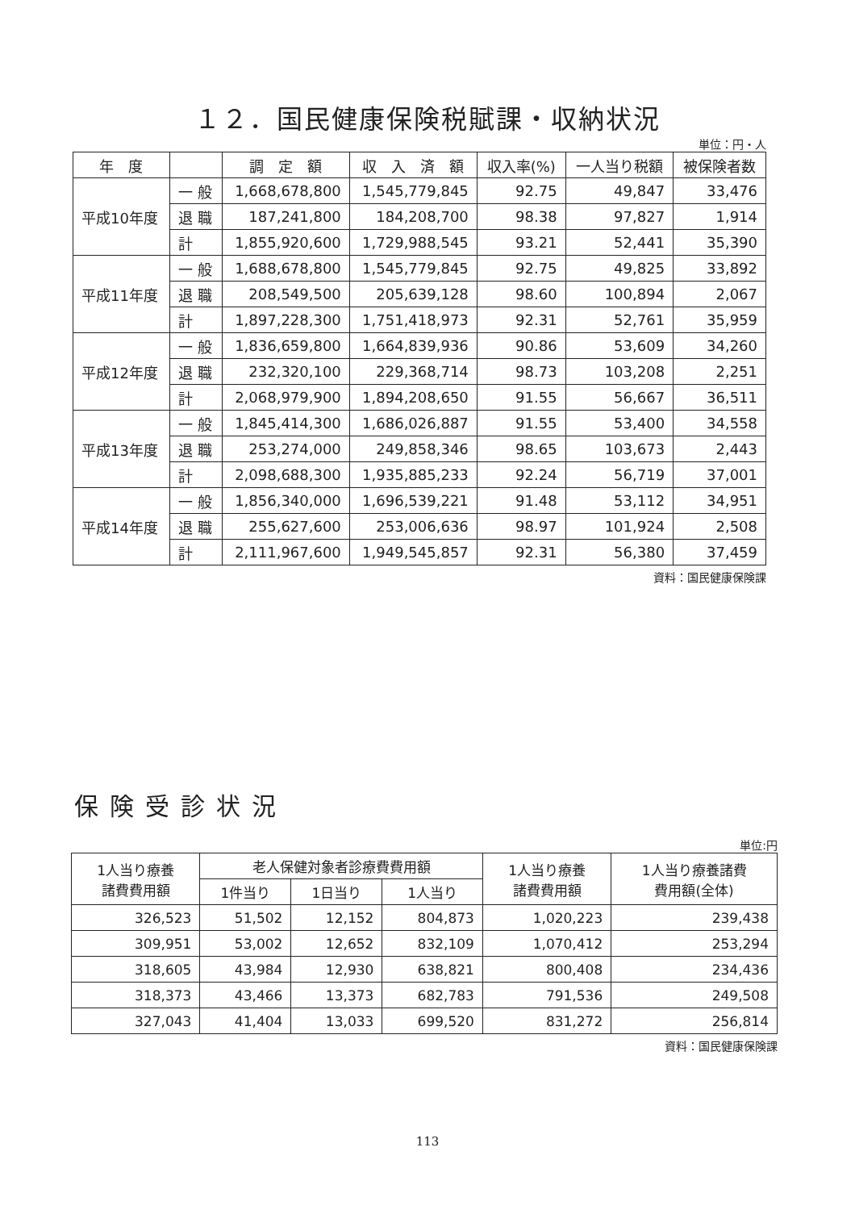１２．国民健康保険税賦課・収納状況
単位：円・人
| 年 度 | | 調 定 額 | 収 入 済 額 | 収入率(%) | 一人当り税額 | 被保険者数 |
| --- | --- | --- | --- | --- | --- | --- |
| 平成10年度 | 一 般 | 1,668,678,800 | 1,545,779,845 | 92.75 | 49,847 | 33,476 |
| | 退 職 | 187,241,800 | 184,208,700 | 98.38 | 97,827 | 1,914 |
| | 計 | 1,855,920,600 | 1,729,988,545 | 93.21 | 52,441 | 35,390 |
| 平成11年度 | 一 般 | 1,688,678,800 | 1,545,779,845 | 92.75 | 49,825 | 33,892 |
| | 退 職 | 208,549,500 | 205,639,128 | 98.60 | 100,894 | 2,067 |
| | 計 | 1,897,228,300 | 1,751,418,973 | 92.31 | 52,761 | 35,959 |
| 平成12年度 | 一 般 | 1,836,659,800 | 1,664,839,936 | 90.86 | 53,609 | 34,260 |
| | 退 職 | 232,320,100 | 229,368,714 | 98.73 | 103,208 | 2,251 |
| | 計 | 2,068,979,900 | 1,894,208,650 | 91.55 | 56,667 | 36,511 |
| 平成13年度 | 一 般 | 1,845,414,300 | 1,686,026,887 | 91.55 | 53,400 | 34,558 |
| | 退 職 | 253,274,000 | 249,858,346 | 98.65 | 103,673 | 2,443 |
| | 計 | 2,098,688,300 | 1,935,885,233 | 92.24 | 56,719 | 37,001 |
| 平成14年度 | 一 般 | 1,856,340,000 | 1,696,539,221 | 91.48 | 53,112 | 34,951 |
| | 退 職 | 255,627,600 | 253,006,636 | 98.97 | 101,924 | 2,508 |
| | 計 | 2,111,967,600 | 1,949,545,857 | 92.31 | 56,380 | 37,459 |
資料：国民健康保険課
保険受診状況
単位:円
| 1人当り療養 諸費費用額 | 老人保健対象者診療費費用額 | | | 1人当り療養 諸費費用額 | 1人当り療養諸費 費用額(全体) |
| --- | --- | --- | --- | --- | --- |
| | 1件当り | 1日当り | 1人当り | | |
| 326,523 | 51,502 | 12,152 | 804,873 | 1,020,223 | 239,438 |
| 309,951 | 53,002 | 12,652 | 832,109 | 1,070,412 | 253,294 |
| 318,605 | 43,984 | 12,930 | 638,821 | 800,408 | 234,436 |
| 318,373 | 43,466 | 13,373 | 682,783 | 791,536 | 249,508 |
| 327,043 | 41,404 | 13,033 | 699,520 | 831,272 | 256,814 |
資料：国民健康保険課
113